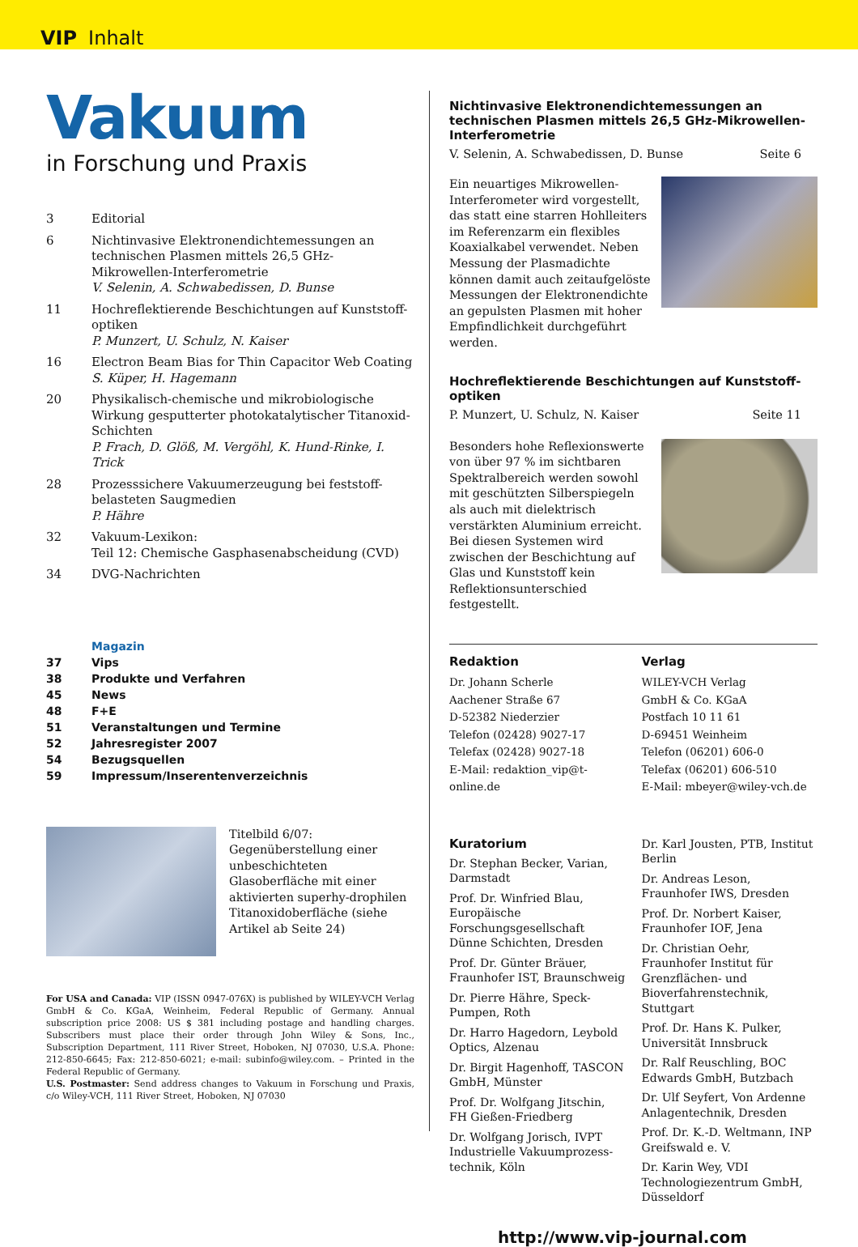VIP Inhalt
Vakuum
in Forschung und Praxis
3 Editorial
6 Nichtinvasive Elektronendichtemessungen an technischen Plasmen mittels 26,5 GHz-Mikrowellen-Interferometrie
V. Selenin, A. Schwabedissen, D. Bunse
11 Hochreflektierende Beschichtungen auf Kunststoff-optiken
P. Munzert, U. Schulz, N. Kaiser
16 Electron Beam Bias for Thin Capacitor Web Coating
S. Küper, H. Hagemann
20 Physikalisch-chemische und mikrobiologische Wirkung gesputterter photokatalytischer Titanoxid-Schichten
P. Frach, D. Glöß, M. Vergöhl, K. Hund-Rinke, I. Trick
28 Prozesssichere Vakuumerzeugung bei feststoff-belasteten Saugmedien
P. Hähre
32 Vakuum-Lexikon:
Teil 12: Chemische Gasphasenabscheidung (CVD)
34 DVG-Nachrichten
Magazin
37 Vips
38 Produkte und Verfahren
45 News
48 F+E
51 Veranstaltungen und Termine
52 Jahresregister 2007
54 Bezugsquellen
59 Impressum/Inserentenverzeichnis
Titelbild 6/07:
Gegenüberstellung einer unbeschichteten Glasoberfläche mit einer aktivierten superhy-drophilen Titanoxidoberfläche (siehe Artikel ab Seite 24)
For USA and Canada: VIP (ISSN 0947-076X) is published by WILEY-VCH Verlag GmbH & Co. KGaA, Weinheim, Federal Republic of Germany. Annual subscription price 2008: US $ 381 including postage and handling charges. Subscribers must place their order through John Wiley & Sons, Inc., Subscription Department, 111 River Street, Hoboken, NJ 07030, U.S.A. Phone: 212-850-6645; Fax: 212-850-6021; e-mail: subinfo@wiley.com. – Printed in the Federal Republic of Germany.
U.S. Postmaster: Send address changes to Vakuum in Forschung und Praxis, c/o Wiley-VCH, 111 River Street, Hoboken, NJ 07030
Nichtinvasive Elektronendichtemessungen an technischen Plasmen mittels 26,5 GHz-Mikrowellen-Interferometrie
V. Selenin, A. Schwabedissen, D. Bunse Seite 6
Ein neuartiges Mikrowellen-Interferometer wird vorgestellt, das statt eine starren Hohlleiters im Referenzarm ein flexibles Koaxialkabel verwendet. Neben Messung der Plasmadichte können damit auch zeitaufgelöste Messungen der Elektronendichte an gepulsten Plasmen mit hoher Empfindlichkeit durchgeführt werden.
Hochreflektierende Beschichtungen auf Kunststoff-optiken
P. Munzert, U. Schulz, N. Kaiser Seite 11
Besonders hohe Reflexionswerte von über 97 % im sichtbaren Spektralbereich werden sowohl mit geschützten Silberspiegeln als auch mit dielektrisch verstärkten Aluminium erreicht. Bei diesen Systemen wird zwischen der Beschichtung auf Glas und Kunststoff kein Reflektionsunterschied festgestellt.
Redaktion
Dr. Johann Scherle
Aachener Straße 67
D-52382 Niederzier
Telefon (02428) 9027-17
Telefax (02428) 9027-18
E-Mail: redaktion_vip@t-online.de
Verlag
WILEY-VCH Verlag
GmbH & Co. KGaA
Postfach 10 11 61
D-69451 Weinheim
Telefon (06201) 606-0
Telefax (06201) 606-510
E-Mail: mbeyer@wiley-vch.de
Kuratorium
Dr. Stephan Becker, Varian, Darmstadt
Prof. Dr. Winfried Blau, Europäische Forschungsgesellschaft Dünne Schichten, Dresden
Prof. Dr. Günter Bräuer, Fraunhofer IST, Braunschweig
Dr. Pierre Hähre, Speck-Pumpen, Roth
Dr. Harro Hagedorn, Leybold Optics, Alzenau
Dr. Birgit Hagenhoff, TASCON GmbH, Münster
Prof. Dr. Wolfgang Jitschin, FH Gießen-Friedberg
Dr. Wolfgang Jorisch, IVPT Industrielle Vakuumprozess-technik, Köln
Dr. Karl Jousten, PTB, Institut Berlin
Dr. Andreas Leson, Fraunhofer IWS, Dresden
Prof. Dr. Norbert Kaiser, Fraunhofer IOF, Jena
Dr. Christian Oehr, Fraunhofer Institut für Grenzflächen- und Bioverfahrenstechnik, Stuttgart
Prof. Dr. Hans K. Pulker, Universität Innsbruck
Dr. Ralf Reuschling, BOC Edwards GmbH, Butzbach
Dr. Ulf Seyfert, Von Ardenne Anlagentechnik, Dresden
Prof. Dr. K.-D. Weltmann, INP Greifswald e. V.
Dr. Karin Wey, VDI Technologiezentrum GmbH, Düsseldorf
http://www.vip-journal.com